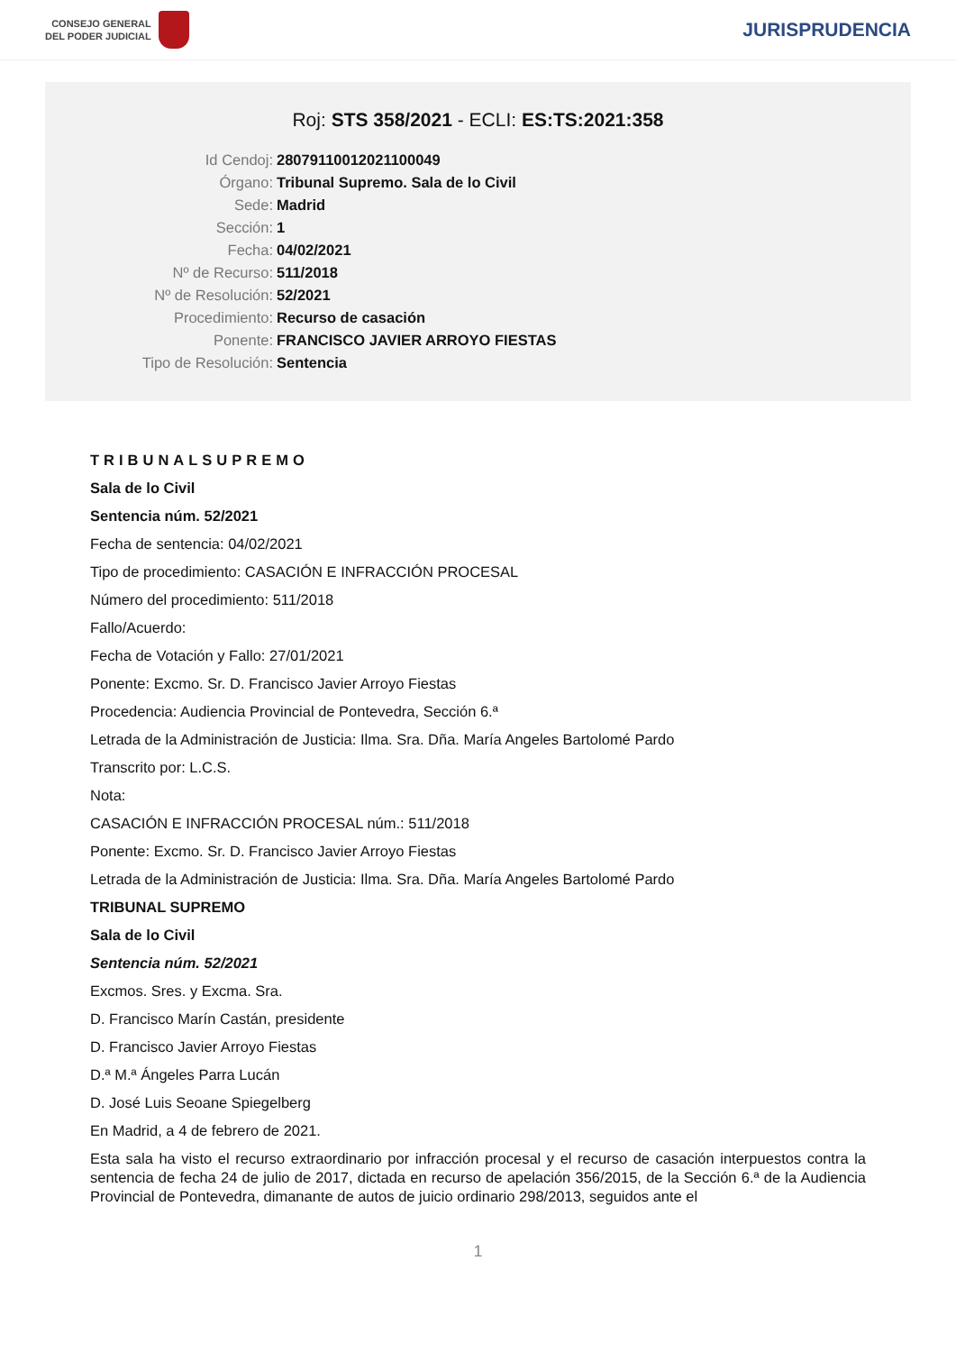CONSEJO GENERAL
DEL PODER JUDICIAL
JURISPRUDENCIA
Roj: STS 358/2021 - ECLI: ES:TS:2021:358
Id Cendoj: 28079110012021100049
Órgano: Tribunal Supremo. Sala de lo Civil
Sede: Madrid
Sección: 1
Fecha: 04/02/2021
Nº de Recurso: 511/2018
Nº de Resolución: 52/2021
Procedimiento: Recurso de casación
Ponente: FRANCISCO JAVIER ARROYO FIESTAS
Tipo de Resolución: Sentencia
TRIBUNALSUPREMO
Sala de lo Civil
Sentencia núm. 52/2021
Fecha de sentencia: 04/02/2021
Tipo de procedimiento: CASACIÓN E INFRACCIÓN PROCESAL
Número del procedimiento: 511/2018
Fallo/Acuerdo:
Fecha de Votación y Fallo: 27/01/2021
Ponente: Excmo. Sr. D. Francisco Javier Arroyo Fiestas
Procedencia: Audiencia Provincial de Pontevedra, Sección 6.ª
Letrada de la Administración de Justicia: Ilma. Sra. Dña. María Angeles Bartolomé Pardo
Transcrito por: L.C.S.
Nota:
CASACIÓN E INFRACCIÓN PROCESAL núm.: 511/2018
Ponente: Excmo. Sr. D. Francisco Javier Arroyo Fiestas
Letrada de la Administración de Justicia: Ilma. Sra. Dña. María Angeles Bartolomé Pardo
TRIBUNAL SUPREMO
Sala de lo Civil
Sentencia núm. 52/2021
Excmos. Sres. y Excma. Sra.
D. Francisco Marín Castán, presidente
D. Francisco Javier Arroyo Fiestas
D.ª M.ª Ángeles Parra Lucán
D. José Luis Seoane Spiegelberg
En Madrid, a 4 de febrero de 2021.
Esta sala ha visto el recurso extraordinario por infracción procesal y el recurso de casación interpuestos contra la sentencia de fecha 24 de julio de 2017, dictada en recurso de apelación 356/2015, de la Sección 6.ª de la Audiencia Provincial de Pontevedra, dimanante de autos de juicio ordinario 298/2013, seguidos ante el
1